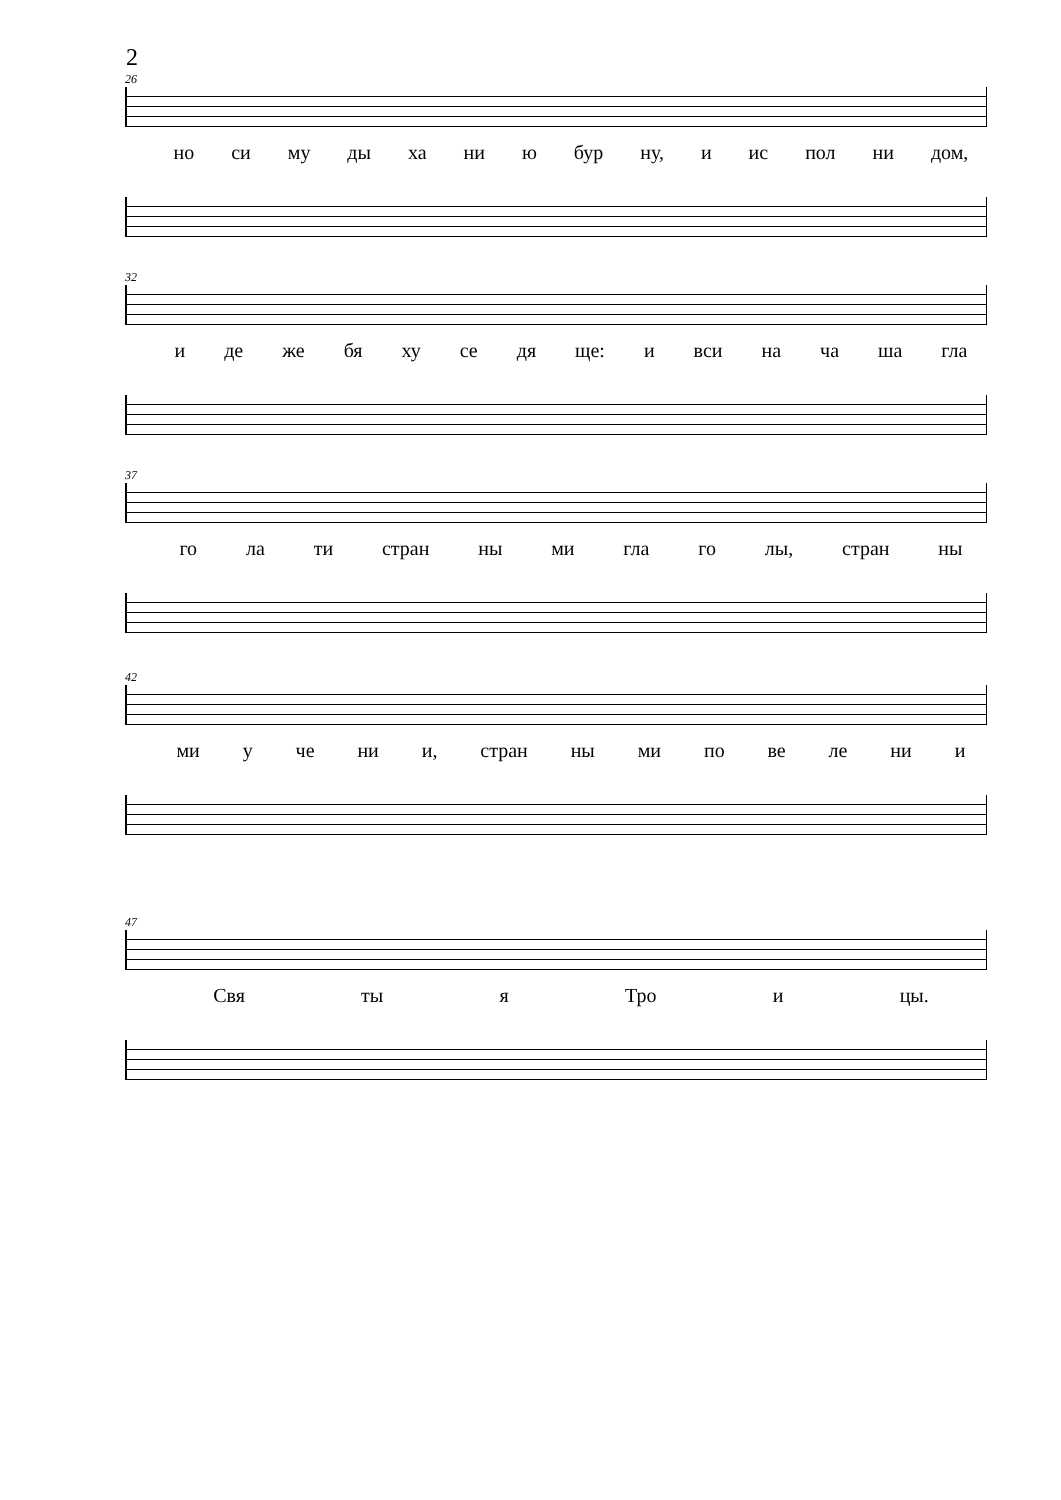2
26
но си му ды ха ни ю бур ну, и ис пол ни дом,
32
и де же бя ху се дя ще: и вси на ча ша гла
37
го ла ти стран ны ми гла го лы, стран ны
42
ми у че ни и, стран ны ми по ве ле ни и
47
Свя ты я Тро и цы.